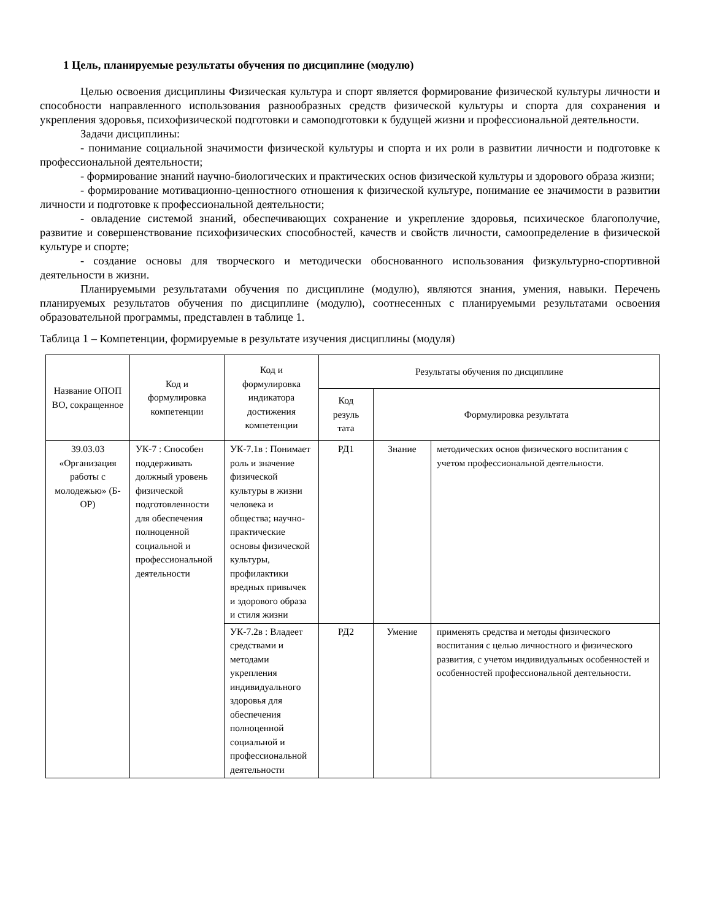1 Цель, планируемые результаты обучения по дисциплине (модулю)
Целью освоения дисциплины Физическая культура и спорт является формирование физической культуры личности и способности направленного использования разнообразных средств физической культуры и спорта для сохранения и укрепления здоровья, психофизической подготовки и самоподготовки к будущей жизни и профессиональной деятельности.
Задачи дисциплины:
- понимание социальной значимости физической культуры и спорта и их роли в развитии личности и подготовке к профессиональной деятельности;
- формирование знаний научно-биологических и практических основ физической культуры и здорового образа жизни;
- формирование мотивационно-ценностного отношения к физической культуре, понимание ее значимости в развитии личности и подготовке к профессиональной деятельности;
- овладение системой знаний, обеспечивающих сохранение и укрепление здоровья, психическое благополучие, развитие и совершенствование психофизических способностей, качеств и свойств личности, самоопределение в физической культуре и спорте;
- создание основы для творческого и методически обоснованного использования физкультурно-спортивной деятельности в жизни.
Планируемыми результатами обучения по дисциплине (модулю), являются знания, умения, навыки. Перечень планируемых результатов обучения по дисциплине (модулю), соотнесенных с планируемыми результатами освоения образовательной программы, представлен в таблице 1.
Таблица 1 – Компетенции, формируемые в результате изучения дисциплины (модуля)
| Название ОПОП ВО, сокращенное | Код и формулировка компетенции | Код и формулировка индикатора достижения компетенции | Результаты обучения по дисциплине | | |
| --- | --- | --- | --- | --- | --- |
| | | | Код резуль тата | Формулировка результата | |
| 39.03.03 «Организация работы с молодежью» (Б-ОР) | УК-7 : Способен поддерживать должный уровень физической подготовленности для обеспечения полноценной социальной и профессиональной деятельности | УК-7.1в : Понимает роль и значение физической культуры в жизни человека и общества; научно-практические основы физической культуры, профилактики вредных привычек и здорового образа и стиля жизни | РД1 | Знание | методических основ физического воспитания с учетом профессиональной деятельности. |
| | | УК-7.2в : Владеет средствами и методами укрепления индивидуального здоровья для обеспечения полноценной социальной и профессиональной деятельности | РД2 | Умение | применять средства и методы физического воспитания с целью личностного и физического развития, с учетом индивидуальных особенностей и особенностей профессиональной деятельности. |